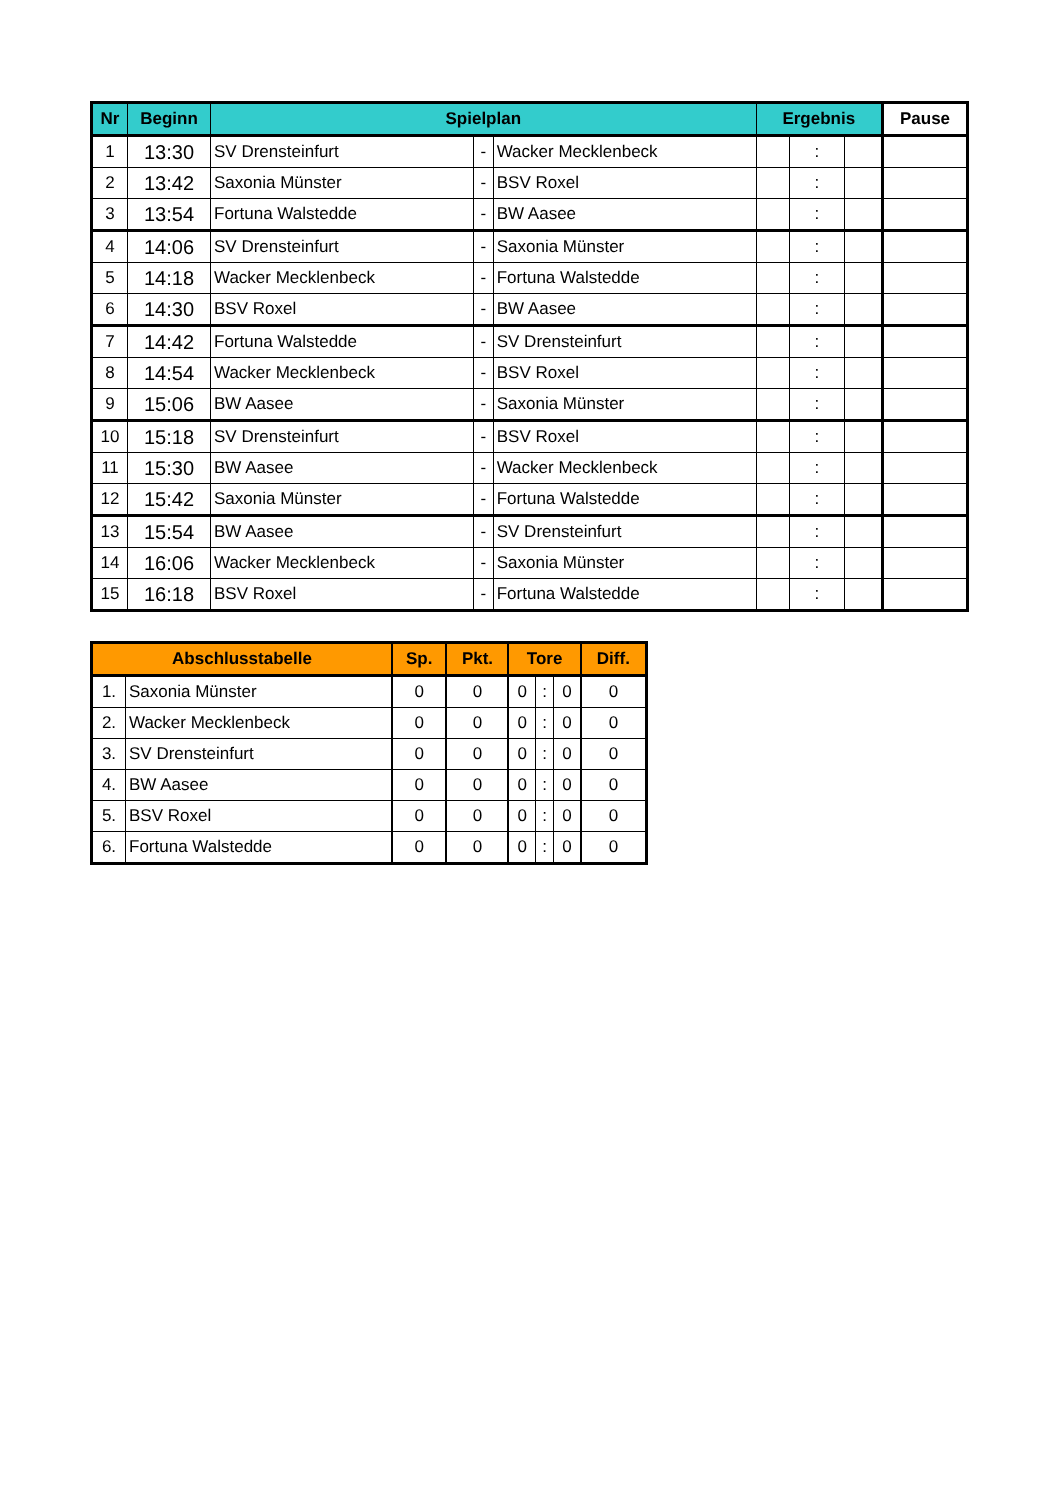| Nr | Beginn | Spielplan | | | Ergebnis | | | Pause |
| --- | --- | --- | --- | --- | --- | --- | --- | --- |
| 1 | 13:30 | SV Drensteinfurt | - | Wacker Mecklenbeck | | : | | |
| 2 | 13:42 | Saxonia Münster | - | BSV Roxel | | : | | |
| 3 | 13:54 | Fortuna Walstedde | - | BW Aasee | | : | | |
| 4 | 14:06 | SV Drensteinfurt | - | Saxonia Münster | | : | | |
| 5 | 14:18 | Wacker Mecklenbeck | - | Fortuna Walstedde | | : | | |
| 6 | 14:30 | BSV Roxel | - | BW Aasee | | : | | |
| 7 | 14:42 | Fortuna Walstedde | - | SV Drensteinfurt | | : | | |
| 8 | 14:54 | Wacker Mecklenbeck | - | BSV Roxel | | : | | |
| 9 | 15:06 | BW Aasee | - | Saxonia Münster | | : | | |
| 10 | 15:18 | SV Drensteinfurt | - | BSV Roxel | | : | | |
| 11 | 15:30 | BW Aasee | - | Wacker Mecklenbeck | | : | | |
| 12 | 15:42 | Saxonia Münster | - | Fortuna Walstedde | | : | | |
| 13 | 15:54 | BW Aasee | - | SV Drensteinfurt | | : | | |
| 14 | 16:06 | Wacker Mecklenbeck | - | Saxonia Münster | | : | | |
| 15 | 16:18 | BSV Roxel | - | Fortuna Walstedde | | : | | |
| Abschlusstabelle | | Sp. | Pkt. | Tore | | | Diff. |
| --- | --- | --- | --- | --- | --- | --- | --- |
| 1. | Saxonia Münster | 0 | 0 | 0 | : | 0 | 0 |
| 2. | Wacker Mecklenbeck | 0 | 0 | 0 | : | 0 | 0 |
| 3. | SV Drensteinfurt | 0 | 0 | 0 | : | 0 | 0 |
| 4. | BW Aasee | 0 | 0 | 0 | : | 0 | 0 |
| 5. | BSV Roxel | 0 | 0 | 0 | : | 0 | 0 |
| 6. | Fortuna Walstedde | 0 | 0 | 0 | : | 0 | 0 |